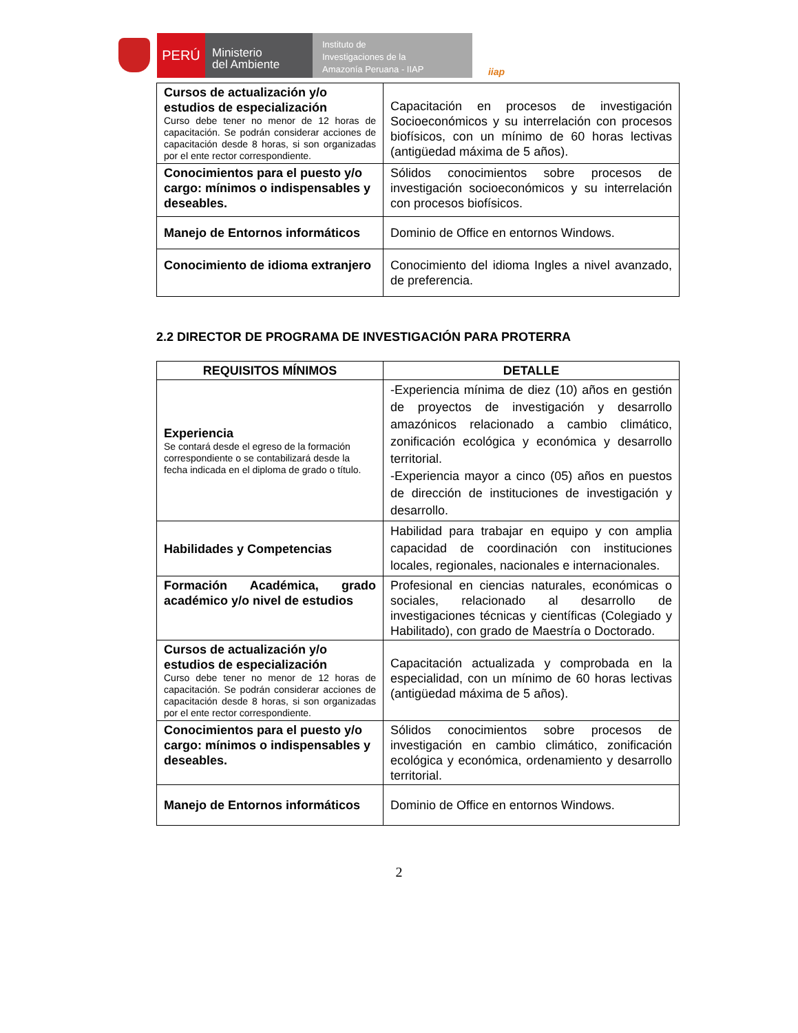PERÚ
Ministerio
del Ambiente
Instituto de
Investigaciones de la
Amazonía Peruana - IIAP
iiap
| Cursos de actualización y/o estudios de especialización Curso debe tener no menor de 12 horas de capacitación. Se podrán considerar acciones de capacitación desde 8 horas, si son organizadas por el ente rector correspondiente. | Capacitación en procesos de investigación Socioeconómicos y su interrelación con procesos biofísicos, con un mínimo de 60 horas lectivas (antigüedad máxima de 5 años). |
| Conocimientos para el puesto y/o cargo: mínimos o indispensables y deseables. | Sólidos conocimientos sobre procesos de investigación socioeconómicos y su interrelación con procesos biofísicos. |
| Manejo de Entornos informáticos | Dominio de Office en entornos Windows. |
| Conocimiento de idioma extranjero | Conocimiento del idioma Ingles a nivel avanzado, de preferencia. |
2.2 DIRECTOR DE PROGRAMA DE INVESTIGACIÓN PARA PROTERRA
| REQUISITOS MÍNIMOS | DETALLE |
| --- | --- |
| Experiencia Se contará desde el egreso de la formación correspondiente o se contabilizará desde la fecha indicada en el diploma de grado o título. | -Experiencia mínima de diez (10) años en gestión de proyectos de investigación y desarrollo amazónicos relacionado a cambio climático, zonificación ecológica y económica y desarrollo territorial. -Experiencia mayor a cinco (05) años en puestos de dirección de instituciones de investigación y desarrollo. |
| Habilidades y Competencias | Habilidad para trabajar en equipo y con amplia capacidad de coordinación con instituciones locales, regionales, nacionales e internacionales. |
| Formación Académica, grado académico y/o nivel de estudios | Profesional en ciencias naturales, económicas o sociales, relacionado al desarrollo de investigaciones técnicas y científicas (Colegiado y Habilitado), con grado de Maestría o Doctorado. |
| Cursos de actualización y/o estudios de especialización Curso debe tener no menor de 12 horas de capacitación. Se podrán considerar acciones de capacitación desde 8 horas, si son organizadas por el ente rector correspondiente. | Capacitación actualizada y comprobada en la especialidad, con un mínimo de 60 horas lectivas (antigüedad máxima de 5 años). |
| Conocimientos para el puesto y/o cargo: mínimos o indispensables y deseables. | Sólidos conocimientos sobre procesos de investigación en cambio climático, zonificación ecológica y económica, ordenamiento y desarrollo territorial. |
| Manejo de Entornos informáticos | Dominio de Office en entornos Windows. |
2